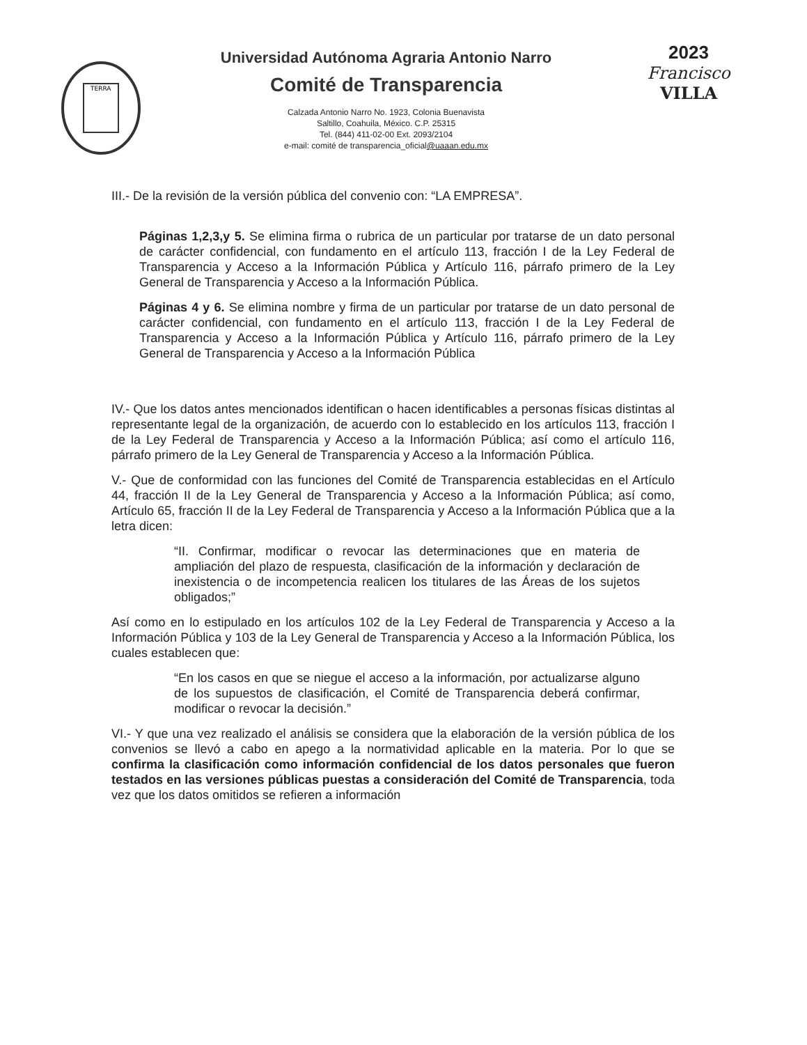TERRA
Universidad Autónoma Agraria Antonio Narro
Comité de Transparencia
Calzada Antonio Narro No. 1923, Colonia Buenavista
Saltillo, Coahuila, México. C.P. 25315
Tel. (844) 411-02-00 Ext. 2093/2104
e-mail: comité de transparencia_oficial@uaaan.edu.mx
2023
Francisco
VILLA
III.- De la revisión de la versión pública del convenio con: “LA EMPRESA”.
Páginas 1,2,3,y 5. Se elimina firma o rubrica de un particular por tratarse de un dato personal de carácter confidencial, con fundamento en el artículo 113, fracción I de la Ley Federal de Transparencia y Acceso a la Información Pública y Artículo 116, párrafo primero de la Ley General de Transparencia y Acceso a la Información Pública.
Páginas 4 y 6. Se elimina nombre y firma de un particular por tratarse de un dato personal de carácter confidencial, con fundamento en el artículo 113, fracción I de la Ley Federal de Transparencia y Acceso a la Información Pública y Artículo 116, párrafo primero de la Ley General de Transparencia y Acceso a la Información Pública
IV.- Que los datos antes mencionados identifican o hacen identificables a personas físicas distintas al representante legal de la organización, de acuerdo con lo establecido en los artículos 113, fracción I de la Ley Federal de Transparencia y Acceso a la Información Pública; así como el artículo 116, párrafo primero de la Ley General de Transparencia y Acceso a la Información Pública.
V.- Que de conformidad con las funciones del Comité de Transparencia establecidas en el Artículo 44, fracción II de la Ley General de Transparencia y Acceso a la Información Pública; así como, Artículo 65, fracción II de la Ley Federal de Transparencia y Acceso a la Información Pública que a la letra dicen:
“II. Confirmar, modificar o revocar las determinaciones que en materia de ampliación del plazo de respuesta, clasificación de la información y declaración de inexistencia o de incompetencia realicen los titulares de las Áreas de los sujetos obligados;”
Así como en lo estipulado en los artículos 102 de la Ley Federal de Transparencia y Acceso a la Información Pública y 103 de la Ley General de Transparencia y Acceso a la Información Pública, los cuales establecen que:
“En los casos en que se niegue el acceso a la información, por actualizarse alguno de los supuestos de clasificación, el Comité de Transparencia deberá confirmar, modificar o revocar la decisión.”
VI.- Y que una vez realizado el análisis se considera que la elaboración de la versión pública de los convenios se llevó a cabo en apego a la normatividad aplicable en la materia. Por lo que se confirma la clasificación como información confidencial de los datos personales que fueron testados en las versiones públicas puestas a consideración del Comité de Transparencia, toda vez que los datos omitidos se refieren a información